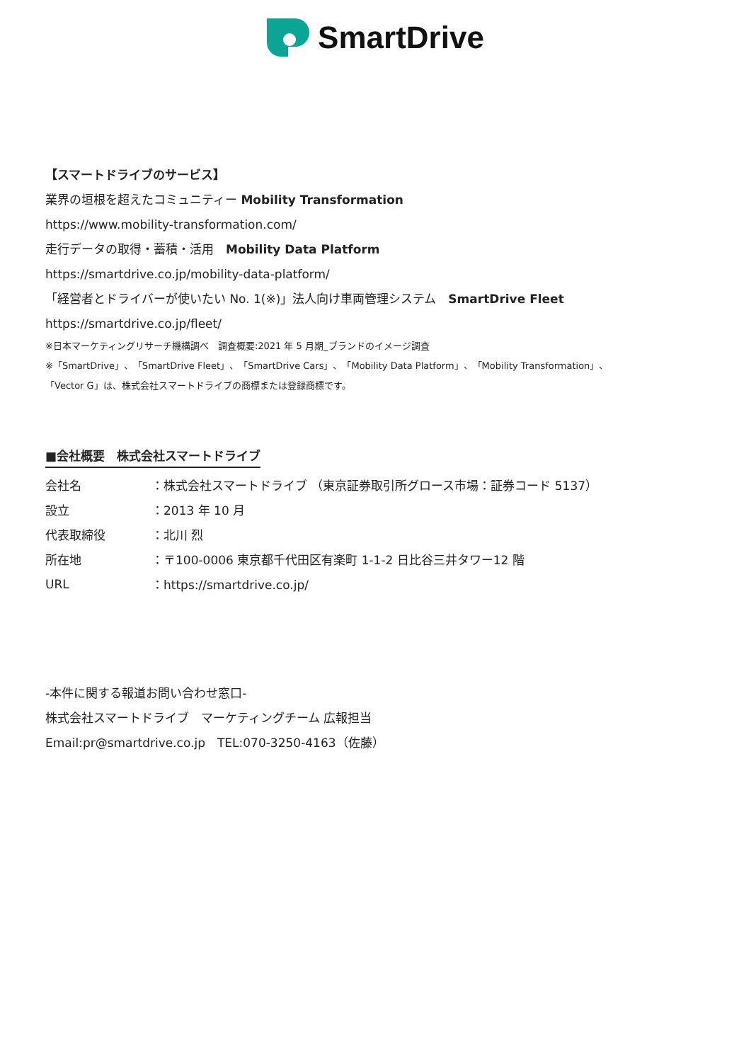SmartDrive
【スマートドライブのサービス】
業界の垣根を超えたコミュニティー Mobility Transformation
https://www.mobility-transformation.com/
走行データの取得・蓄積・活用　Mobility Data Platform
https://smartdrive.co.jp/mobility-data-platform/
「経営者とドライバーが使いたい No. 1(※)」法人向け車両管理システム　SmartDrive Fleet
https://smartdrive.co.jp/fleet/
※日本マーケティングリサーチ機構調べ　調査概要:2021 年 5 月期_ブランドのイメージ調査
※「SmartDrive」、「SmartDrive Fleet」、「SmartDrive Cars」、「Mobility Data Platform」、「Mobility Transformation」、
「Vector G」は、株式会社スマートドライブの商標または登録商標です。
■会社概要　株式会社スマートドライブ
| 会社名 | ：株式会社スマートドライブ （東京証券取引所グロース市場：証券コード 5137） |
| 設立 | ：2013 年 10 月 |
| 代表取締役 | ：北川 烈 |
| 所在地 | ：〒100-0006 東京都千代田区有楽町 1-1-2 日比谷三井タワー12 階 |
| URL | ： https://smartdrive.co.jp/ |
-本件に関する報道お問い合わせ窓口-
株式会社スマートドライブ　マーケティングチーム 広報担当
Email:pr@smartdrive.co.jp　TEL:070-3250-4163（佐藤）